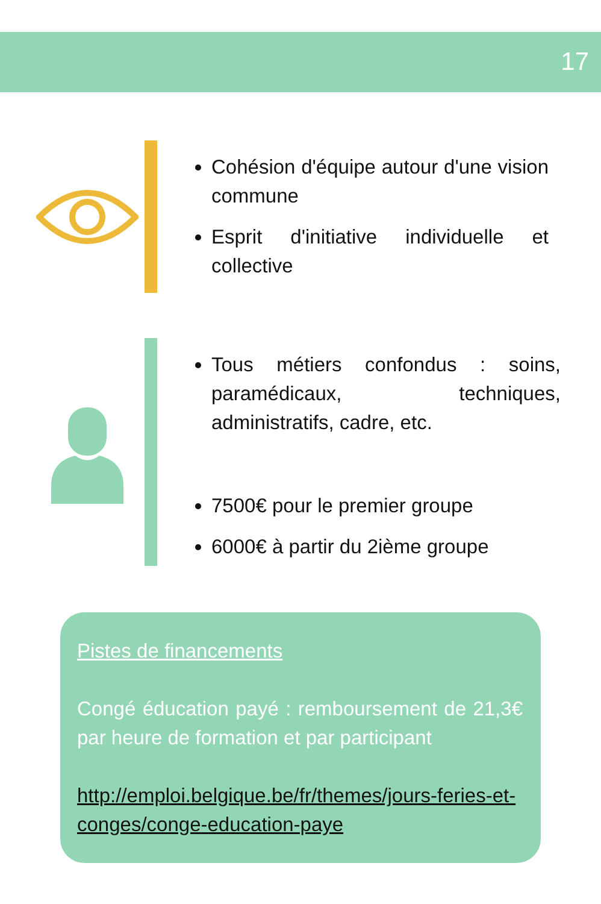17
Cohésion d'équipe autour d'une vision commune
Esprit d'initiative individuelle et collective
Tous métiers confondus : soins, paramédicaux, techniques, administratifs, cadre, etc.
7500€ pour le premier groupe
6000€ à partir du 2ième groupe
Pistes de financements
Congé éducation payé : remboursement de 21,3€ par heure de formation et par participant
http://emploi.belgique.be/fr/themes/jours-feries-et-conges/conge-education-paye